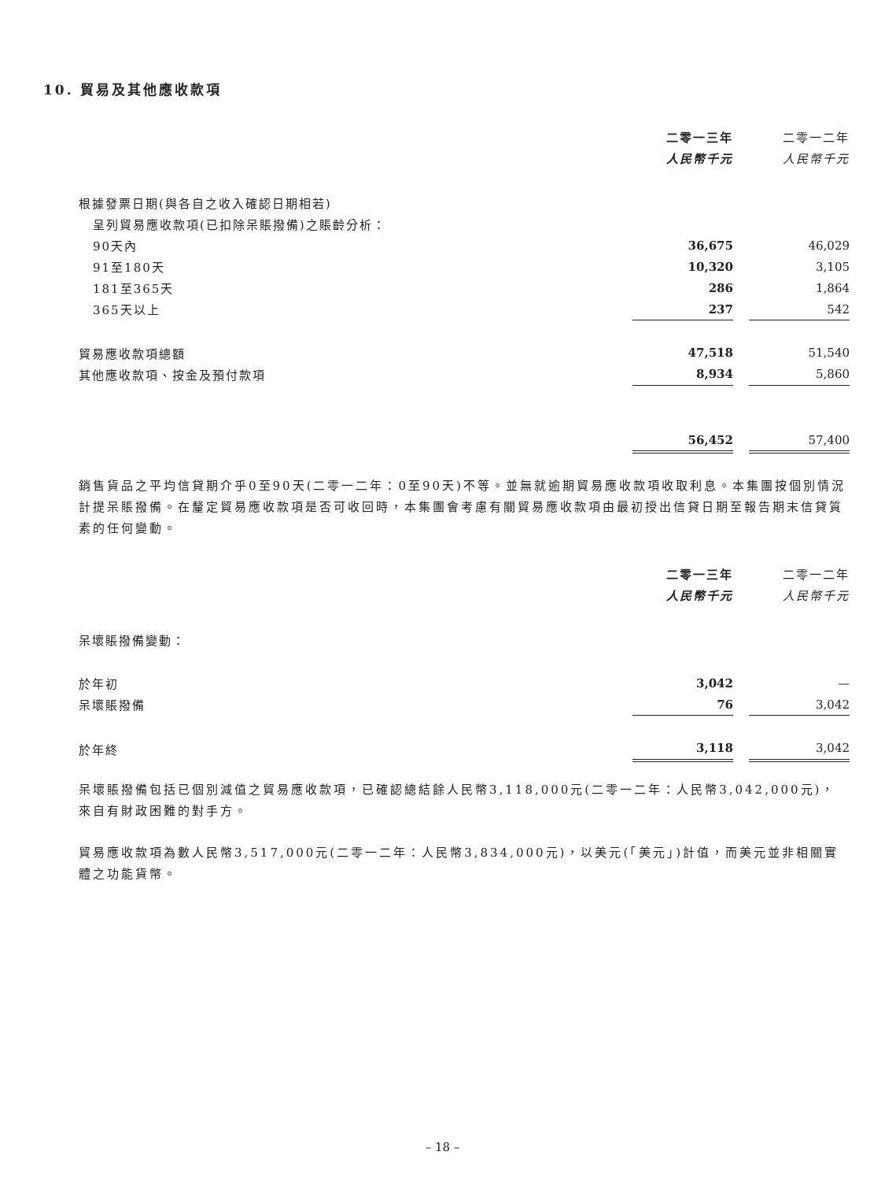10. 貿易及其他應收款項
| | 二零一三年 | | 二零一二年 |
| | 人民幣千元 | | 人民幣千元 |
| 根據發票日期(與各自之收入確認日期相若) | | | |
| 呈列貿易應收款項(已扣除呆賬撥備)之賬齡分析： | | | |
| 90天內 | 36,675 | | 46,029 |
| 91至180天 | 10,320 | | 3,105 |
| 181至365天 | 286 | | 1,864 |
| 365天以上 | 237 | | 542 |
| 貿易應收款項總額 | 47,518 | | 51,540 |
| 其他應收款項、按金及預付款項 | 8,934 | | 5,860 |
| | 56,452 | | 57,400 |
銷售貨品之平均信貸期介乎0至90天(二零一二年：0至90天)不等。並無就逾期貿易應收款項收取利息。本集團按個別情況計提呆賬撥備。在釐定貿易應收款項是否可收回時，本集團會考慮有關貿易應收款項由最初授出信貸日期至報告期末信貸質素的任何變動。
| | 二零一三年 | | 二零一二年 |
| | 人民幣千元 | | 人民幣千元 |
| 呆壞賬撥備變動： | | | |
| 於年初 | 3,042 | | — |
| 呆壞賬撥備 | 76 | | 3,042 |
| 於年終 | 3,118 | | 3,042 |
呆壞賬撥備包括已個別減值之貿易應收款項，已確認總結餘人民幣3,118,000元(二零一二年：人民幣3,042,000元)，來自有財政困難的對手方。
貿易應收款項為數人民幣3,517,000元(二零一二年：人民幣3,834,000元)，以美元(「美元」)計值，而美元並非相關實體之功能貨幣。
– 18 –